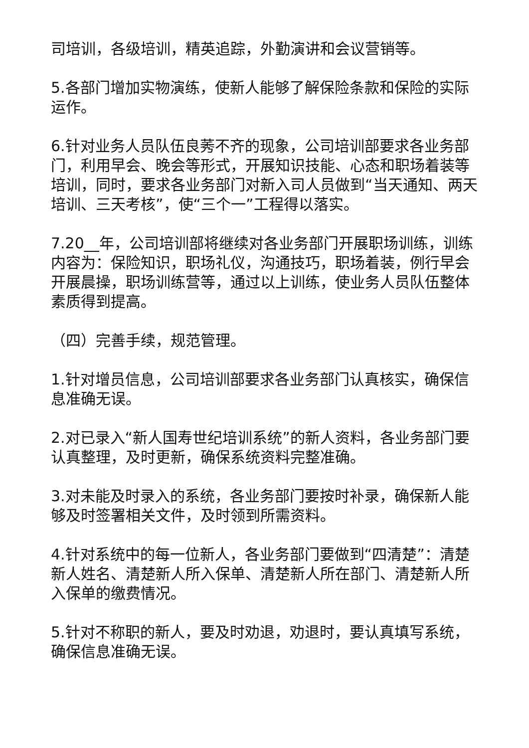司培训，各级培训，精英追踪，外勤演讲和会议营销等。
5.各部门增加实物演练，使新人能够了解保险条款和保险的实际运作。
6.针对业务人员队伍良莠不齐的现象，公司培训部要求各业务部门，利用早会、晚会等形式，开展知识技能、心态和职场着装等培训，同时，要求各业务部门对新入司人员做到“当天通知、两天培训、三天考核”，使“三个一”工程得以落实。
7.20__年，公司培训部将继续对各业务部门开展职场训练，训练内容为：保险知识，职场礼仪，沟通技巧，职场着装，例行早会开展晨操，职场训练营等，通过以上训练，使业务人员队伍整体素质得到提高。
（四）完善手续，规范管理。
1.针对增员信息，公司培训部要求各业务部门认真核实，确保信息准确无误。
2.对已录入“新人国寿世纪培训系统”的新人资料，各业务部门要认真整理，及时更新，确保系统资料完整准确。
3.对未能及时录入的系统，各业务部门要按时补录，确保新人能够及时签署相关文件，及时领到所需资料。
4.针对系统中的每一位新人，各业务部门要做到“四清楚”：清楚新人姓名、清楚新人所入保单、清楚新人所在部门、清楚新人所入保单的缴费情况。
5.针对不称职的新人，要及时劝退，劝退时，要认真填写系统，确保信息准确无误。